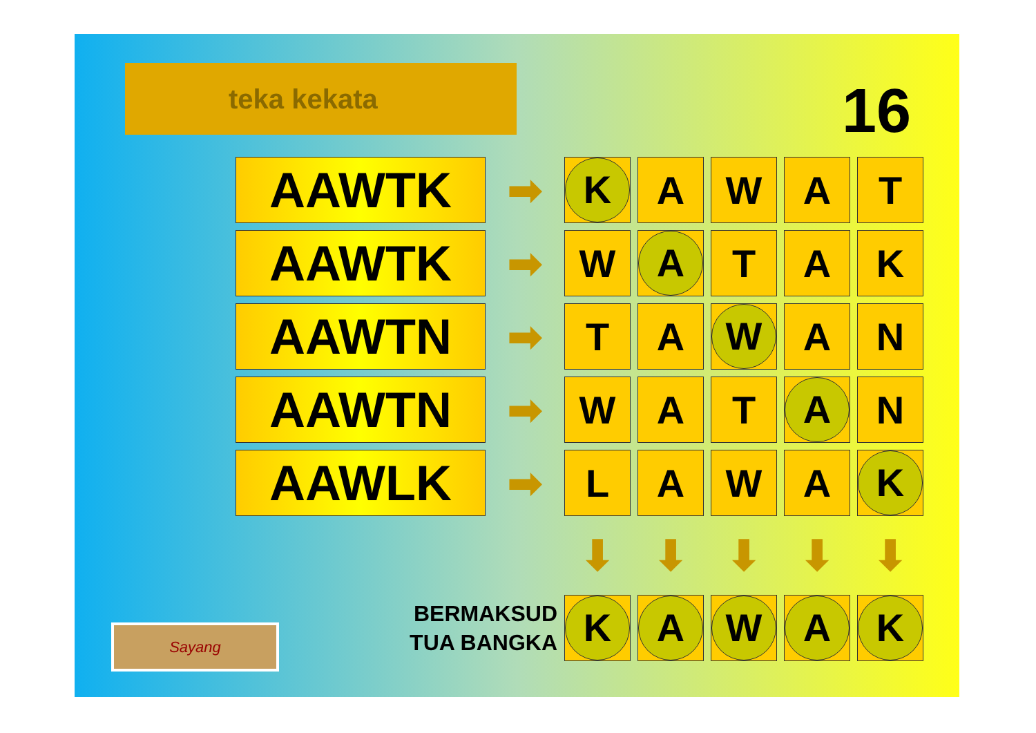teka kekata 16
| AAWTK | ➡ | K | A | W | A | T |
| AAWTK | ➡ | W | A | T | A | K |
| AAWTN | ➡ | T | A | W | A | N |
| AAWTN | ➡ | W | A | T | A | N |
| AAWLK | ➡ | L | A | W | A | K |
| | | ⬇ | ⬇ | ⬇ | ⬇ | ⬇ |
| BERMAKSUD TUA BANGKA | | K | A | W | A | K |
Sayang